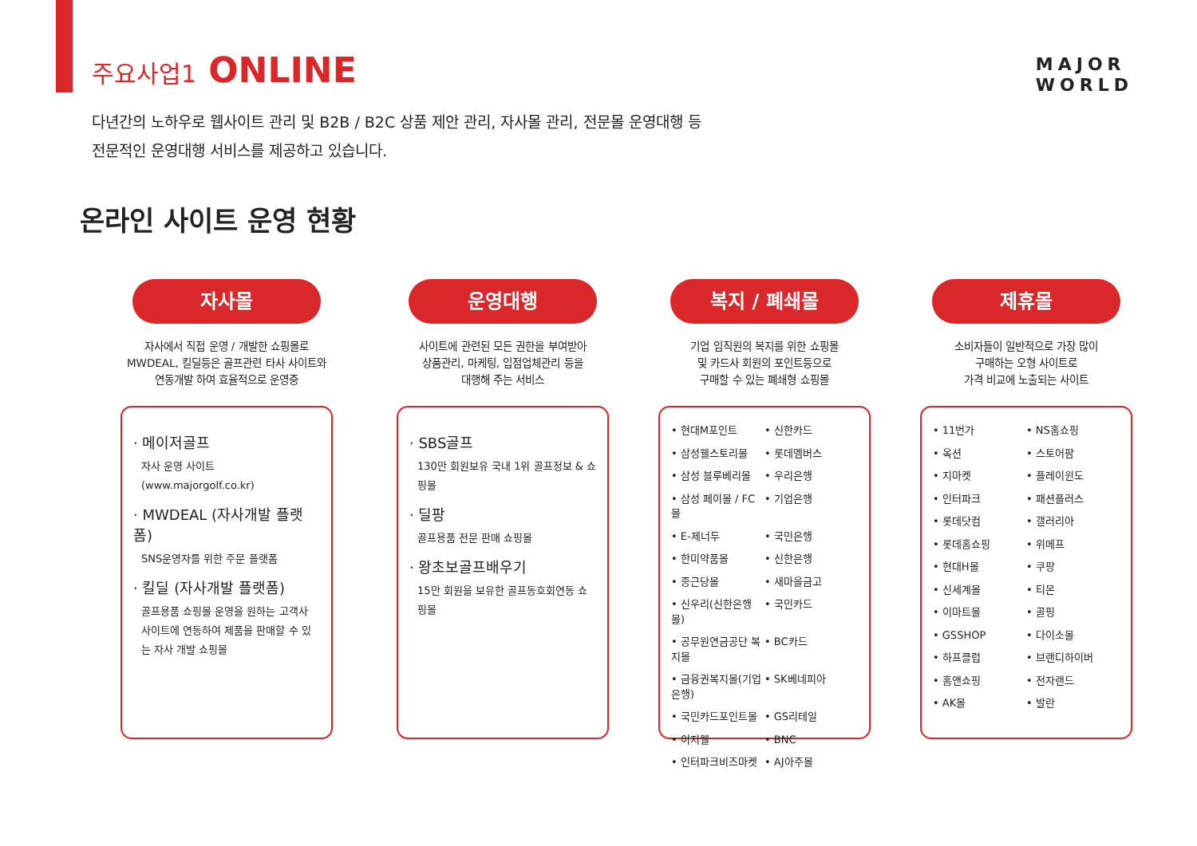주요사업1 ONLINE
MAJOR
WORLD
다년간의 노하우로 웹사이트 관리 및 B2B / B2C 상품 제안 관리, 자사몰 관리, 전문몰 운영대행 등
전문적인 운영대행 서비스를 제공하고 있습니다.
온라인 사이트 운영 현황
자사몰
자사에서 직접 운영 / 개발한 쇼핑몰로
MWDEAL, 킬딜등은 골프관련 타사 사이트와
연동개발 하여 효율적으로 운영중
· 메이저골프
자사 운영 사이트 (www.majorgolf.co.kr)
· MWDEAL (자사개발 플랫폼)
SNS운영자를 위한 주문 플랫폼
· 킬딜 (자사개발 플랫폼)
골프용품 쇼핑몰 운영을 원하는 고객사 사이트에 연동하여 제품을 판매할 수 있는 자사 개발 쇼핑몰
운영대행
사이트에 관련된 모든 권한을 부여받아
상품관리, 마케팅, 입점업체관리 등을
대행해 주는 서비스
· SBS골프
130만 회원보유 국내 1위 골프정보 & 쇼핑몰
· 딜팡
골프용품 전문 판매 쇼핑몰
· 왕초보골프배우기
15만 회원을 보유한 골프동호회연동 쇼핑몰
복지 / 폐쇄몰
기업 임직원의 복지를 위한 쇼핑몰
및 카드사 회원의 포인트등으로
구매할 수 있는 폐쇄형 쇼핑몰
• 현대M포인트 • 신한카드 • 삼성웰스토리몰 • 롯데멤버스 • 삼성 블루베리몰 • 우리은행 • 삼성 페이몰 / FC몰 • 기업은행 • E-제너두 • 국민은행 • 한미약품몰 • 신한은행 • 종근당몰 • 새마을금고 • 신우리(신한은행몰) • 국민카드 • 공무원연금공단 복지몰 • BC카드 • 금융권복지몰(기업은행) • SK베네피아 • 국민카드포인트몰 • GS리테일 • 이지웰 • BNC • 인터파크비즈마켓 • AJ아주몰
제휴몰
소비자들이 일반적으로 가장 많이
구매하는 오형 사이트로
가격 비교에 노출되는 사이트
• 11번가 • NS홈쇼핑 • 옥션 • 스토어팜 • 지마켓 • 플레이윈도 • 인터파크 • 패션플러스 • 롯데닷컴 • 갤러리아 • 롯데홈쇼핑 • 위메프 • 현대H몰 • 쿠팡 • 신세계몰 • 티몬 • 이마트몰 • 골핑 • GSSHOP • 다이소몰 • 하프클럽 • 브랜디하이버 • 홈앤쇼핑 • 전자랜드 • AK몰 • 발란